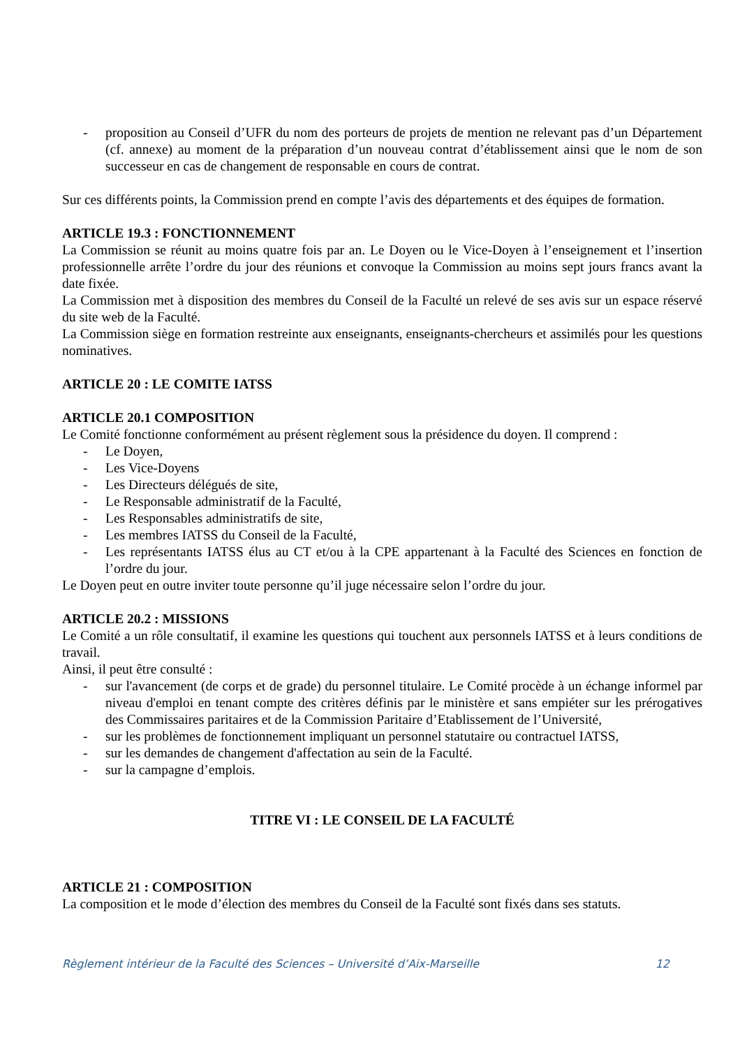- proposition au Conseil d’UFR du nom des porteurs de projets de mention ne relevant pas d’un Département (cf. annexe) au moment de la préparation d’un nouveau contrat d’établissement ainsi que le nom de son successeur en cas de changement de responsable en cours de contrat.
Sur ces différents points, la Commission prend en compte l’avis des départements et des équipes de formation.
ARTICLE 19.3 : FONCTIONNEMENT
La Commission se réunit au moins quatre fois par an. Le Doyen ou le Vice-Doyen à l’enseignement et l’insertion professionnelle arrête l’ordre du jour des réunions et convoque la Commission au moins sept jours francs avant la date fixée.
La Commission met à disposition des membres du Conseil de la Faculté un relevé de ses avis sur un espace réservé du site web de la Faculté.
La Commission siège en formation restreinte aux enseignants, enseignants-chercheurs et assimilés pour les questions nominatives.
ARTICLE 20 : LE COMITE IATSS
ARTICLE 20.1 COMPOSITION
Le Comité fonctionne conformément au présent règlement sous la présidence du doyen. Il comprend :
- Le Doyen,
- Les Vice-Doyens
- Les Directeurs délégués de site,
- Le Responsable administratif de la Faculté,
- Les Responsables administratifs de site,
- Les membres IATSS du Conseil de la Faculté,
- Les représentants IATSS élus au CT et/ou à la CPE appartenant à la Faculté des Sciences en fonction de l’ordre du jour.
Le Doyen peut en outre inviter toute personne qu’il juge nécessaire selon l’ordre du jour.
ARTICLE 20.2 : MISSIONS
Le Comité a un rôle consultatif, il examine les questions qui touchent aux personnels IATSS et à leurs conditions de travail.
Ainsi, il peut être consulté :
- sur l'avancement (de corps et de grade) du personnel titulaire. Le Comité procède à un échange informel par niveau d'emploi en tenant compte des critères définis par le ministère et sans empiéter sur les prérogatives des Commissaires paritaires et de la Commission Paritaire d’Etablissement de l’Université,
- sur les problèmes de fonctionnement impliquant un personnel statutaire ou contractuel IATSS,
- sur les demandes de changement d'affectation au sein de la Faculté.
- sur la campagne d’emplois.
TITRE VI : LE CONSEIL DE LA FACULTÉ
ARTICLE 21 : COMPOSITION
La composition et le mode d’élection des membres du Conseil de la Faculté sont fixés dans ses statuts.
Règlement intérieur de la Faculté des Sciences – Université d’Aix-Marseille 12